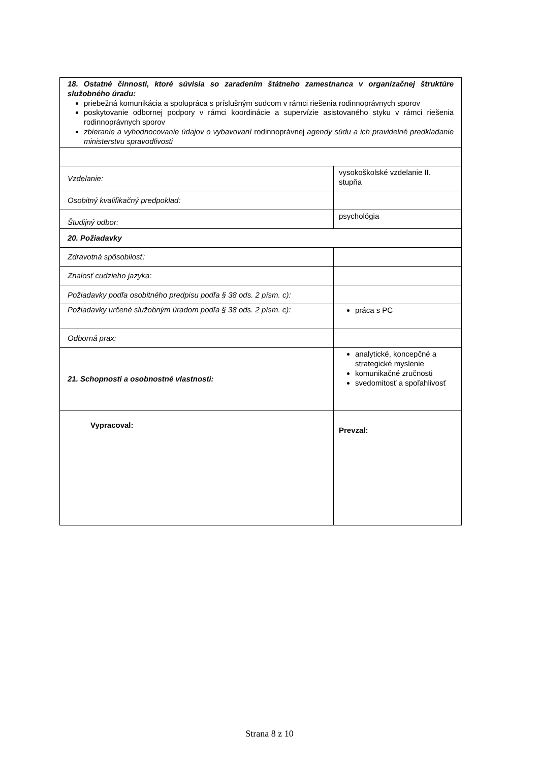| 18. Ostatné činnosti, ktoré súvisia so zaradením štátneho zamestnanca v organizačnej štruktúre služobného úradu: priebežná komunikácia a spolupráca s príslušným sudcom v rámci riešenia rodinnoprávnych sporov poskytovanie odbornej podpory v rámci koordinácie a supervízie asistovaného styku v rámci riešenia rodinnoprávnych sporov zbieranie a vyhodnocovanie údajov o vybavovaní rodinnoprávnej agendy súdu a ich pravidelné predkladanie ministerstvu spravodlivosti | |
| Vzdelanie: | vysokoškolské vzdelanie II. stupňa |
| Osobitný kvalifikačný predpoklad: | |
| Študijný odbor: | psychológia |
| 20. Požiadavky | |
| Zdravotná spôsobilosť: | |
| Znalosť cudzieho jazyka: | |
| Požiadavky podľa osobitného predpisu podľa § 38 ods. 2 písm. c): | |
| Požiadavky určené služobným úradom podľa § 38 ods. 2 písm. c): | práca s PC |
| Odborná prax: | |
| 21. Schopnosti a osobnostné vlastnosti: | analytické, koncepčné a strategické myslenie komunikačné zručnosti svedomitosť a spoľahlivosť |
| Vypracoval: | Prevzal: |
Strana 8 z 10